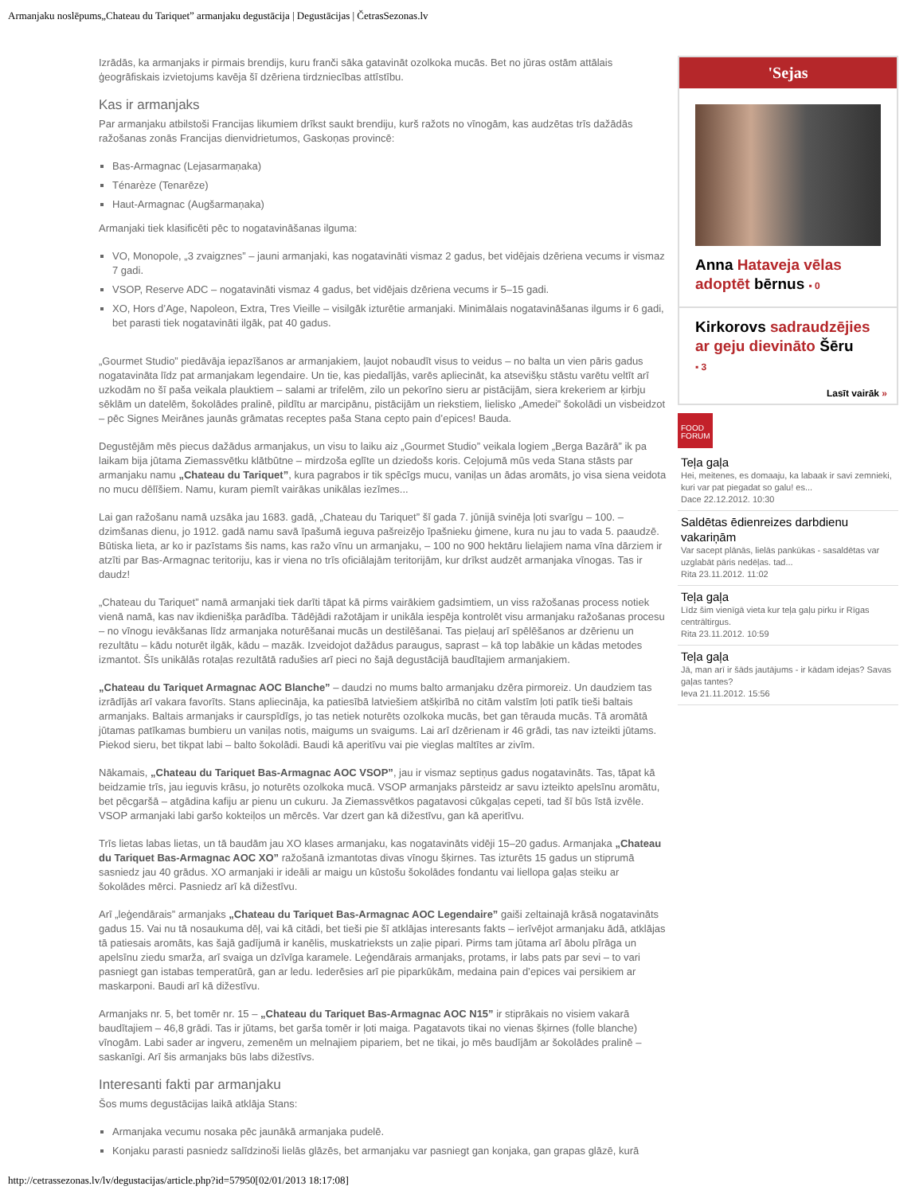Armanjaku noslēpums„Chateau du Tariquet” armanjaku degustācija | Degustācijas | ČetrasSezonas.lv
Izrādās, ka armanjaks ir pirmais brendijs, kuru franči sāka gatavināt ozolkoka mucās. Bet no jūras ostām attālais ģeogrāfiskais izvietojums kavēja šī dzēriena tirdzniecības attīstību.
Kas ir armanjaks
Par armanjaku atbilstoši Francijas likumiem drīkst saukt brendiju, kurš ražots no vīnogām, kas audzētas trīs dažādās ražošanas zonās Francijas dienvidrietumos, Gaskoņas provincē:
Bas-Armagnac (Lejasarmaņaka)
Ténarèze (Tenarēze)
Haut-Armagnac (Augšarmaņaka)
Armanjaki tiek klasificēti pēc to nogatavināšanas ilguma:
VO, Monopole, „3 zvaigznes” – jauni armanjaki, kas nogatavināti vismaz 2 gadus, bet vidējais dzēriena vecums ir vismaz 7 gadi.
VSOP, Reserve ADC – nogatavināti vismaz 4 gadus, bet vidējais dzēriena vecums ir 5–15 gadi.
XO, Hors d’Age, Napoleon, Extra, Tres Vieille – visilgāk izturētie armanjaki. Minimālais nogatavināšanas ilgums ir 6 gadi, bet parasti tiek nogatavināti ilgāk, pat 40 gadus.
„Gourmet Studio” piedāvāja iepazīšanos ar armanjakiem, ļaujot nobaudīt visus to veidus – no balta un vien pāris gadus nogatavināta līdz pat armanjakam legendaire. Un tie, kas piedalījās, varēs apliecināt, ka atsevišķu stāstu varētu veltīt arī uzkodām no šī paša veikala plauktiem – salami ar trifelēm, zilo un pekorīno sieru ar pistācijām, siera krekeriem ar ķirbju sēklām un datelēm, šokolādes pralinē, pildītu ar marcipānu, pistācijām un riekstiem, lielisko „Amedei” šokolādi un visbeidzot – pēc Signes Meirānes jaunās grāmatas receptes paša Stana cepto pain d’epices! Bauda.
Degustējām mēs piecus dažādus armanjakus, un visu to laiku aiz „Gourmet Studio” veikala logiem „Berga Bazārā” ik pa laikam bija jūtama Ziemassvētku klātbūtne – mirdzoša eglīte un dziedošs koris. Ceļojumā mūs veda Stana stāsts par armanjaku namu „Chateau du Tariquet”, kura pagrabos ir tik spēcīgs mucu, vaniļas un ādas aromāts, jo visa siena veidota no mucu dēlīšiem. Namu, kuram piemīt vairākas unikālas iezīmes...
Lai gan ražošanu namā uzsāka jau 1683. gadā, „Chateau du Tariquet” šī gada 7. jūnijā svinēja ļoti svarīgu – 100. – dzimšanas dienu, jo 1912. gadā namu savā īpašumā ieguva pašreizējo īpašnieku ģimene, kura nu jau to vada 5. paaudzē. Būtiska lieta, ar ko ir pazīstams šis nams, kas ražo vīnu un armanjaku, – 100 no 900 hektāru lielajiem nama vīna dārziem ir atzīti par Bas-Armagnac teritoriju, kas ir viena no trīs oficiālajām teritorijām, kur drīkst audzēt armanjaka vīnogas. Tas ir daudz!
„Chateau du Tariquet” namā armanjaki tiek darīti tāpat kā pirms vairākiem gadsimtiem, un viss ražošanas process notiek vienā namā, kas nav ikdienišķa parādība. Tādējādi ražotājam ir unikāla iespēja kontrolēt visu armanjaku ražošanas procesu – no vīnogu ievākšanas līdz armanjaka noturēšanai mucās un destilēšanai. Tas pieļauj arī spēlēšanos ar dzērienu un rezultātu – kādu noturēt ilgāk, kādu – mazāk. Izveidojot dažādus paraugus, saprast – kā top labākie un kādas metodes izmantot. Šīs unikālās rotaļas rezultātā radušies arī pieci no šajā degustācijā baudītajiem armanjakiem.
„Chateau du Tariquet Armagnac AOC Blanche” – daudzi no mums balto armanjaku dzēra pirmoreiz. Un daudziem tas izrādījās arī vakara favorīts. Stans apliecināja, ka patiesībā latviešiem atšķirībā no citām valstīm ļoti patīk tieši baltais armanjaks. Baltais armanjaks ir caurspīdīgs, jo tas netiek noturēts ozolkoka mucās, bet gan tērauda mucās. Tā aromātā jūtamas patīkamas bumbieru un vaniļas notis, maigums un svaigums. Lai arī dzērienam ir 46 grādi, tas nav izteikti jūtams. Piekod sieru, bet tikpat labi – balto šokolādi. Baudi kā aperitīvu vai pie vieglas maltītes ar zivīm.
Nākamais, „Chateau du Tariquet Bas-Armagnac AOC VSOP”, jau ir vismaz septiņus gadus nogatavināts. Tas, tāpat kā beidzamie trīs, jau ieguvis krāsu, jo noturēts ozolkoka mucā. VSOP armanjaks pārsteidz ar savu izteikto apelsīnu aromātu, bet pēcgaršā – atgādina kafiju ar pienu un cukuru. Ja Ziemassvētkos pagatavosi cūkgaļas cepeti, tad šī būs īstā izvēle. VSOP armanjaki labi garšo kokteiļos un mērcēs. Var dzert gan kā dižestīvu, gan kā aperitīvu.
Trīs lietas labas lietas, un tā baudām jau XO klases armanjaku, kas nogatavināts vidēji 15–20 gadus. Armanjaka „Chateau du Tariquet Bas-Armagnac AOC XO” ražošanā izmantotas divas vīnogu šķirnes. Tas izturēts 15 gadus un stiprumā sasniedz jau 40 grādus. XO armanjaki ir ideāli ar maigu un kūstošu šokolādes fondantu vai liellopa gaļas steiku ar šokolādes mērci. Pasniedz arī kā dižestīvu.
Arī „leģendārais” armanjaks „Chateau du Tariquet Bas-Armagnac AOC Legendaire” gaiši zeltainajā krāsā nogatavināts gadus 15. Vai nu tā nosaukuma dēļ, vai kā citādi, bet tieši pie šī atklājas interesants fakts – ierīvējot armanjaku ādā, atklājas tā patiesais aromāts, kas šajā gadījumā ir kanēlis, muskatrieksts un zaļie pipari. Pirms tam jūtama arī ābolu pīrāga un apelsīnu ziedu smarža, arī svaiga un dzīvīga karamele. Leģendārais armanjaks, protams, ir labs pats par sevi – to vari pasniegt gan istabas temperatūrā, gan ar ledu. Iederēsies arī pie piparkūkām, medaina pain d’epices vai persikiem ar maskarponi. Baudi arī kā dižestīvu.
Armanjaks nr. 5, bet tomēr nr. 15 – „Chateau du Tariquet Bas-Armagnac AOC N15” ir stiprākais no visiem vakarā baudītajiem – 46,8 grādi. Tas ir jūtams, bet garša tomēr ir ļoti maiga. Pagatavots tikai no vienas šķirnes (folle blanche) vīnogām. Labi sader ar ingveru, zemenēm un melnajiem pipariem, bet ne tikai, jo mēs baudījām ar šokolādes pralinē – saskanīgi. Arī šis armanjaks būs labs dižestīvs.
Interesanti fakti par armanjaku
Šos mums degustācijas laikā atklāja Stans:
Armanjaka vecumu nosaka pēc jaunākā armanjaka pudelē.
Konjaku parasti pasniedz salīdzinoši lielās glāzēs, bet armanjaku var pasniegt gan konjaka, gan grapas glāzē, kurā
'Sejas
Anna Hataveja vēlas adoptēt bērnus ▪ 0
Kirkorovs sadraudzējies ar geju dievināto Šēru
▪ 3
Lasīt vairāk »
FOOD FORUM
Teļa gaļa
Hei, meitenes, es domaaju, ka labaak ir savi zemnieki, kuri var pat piegadat so galu! es...
Dace 22.12.2012. 10:30
Saldētas ēdienreizes darbdienu vakariņām
Var sacept plānās, lielās pankūkas - sasaldētas var uzglabāt pāris nedēļas. tad...
Rita 23.11.2012. 11:02
Teļa gaļa
Līdz šim vienīgā vieta kur teļa gaļu pirku ir Rīgas centrāltirgus.
Rita 23.11.2012. 10:59
Teļa gaļa
Jā, man arī ir šāds jautājums - ir kādam idejas? Savas gaļas tantes?
Ieva 21.11.2012. 15:56
http://cetrassezonas.lv/lv/degustacijas/article.php?id=57950[02/01/2013 18:17:08]